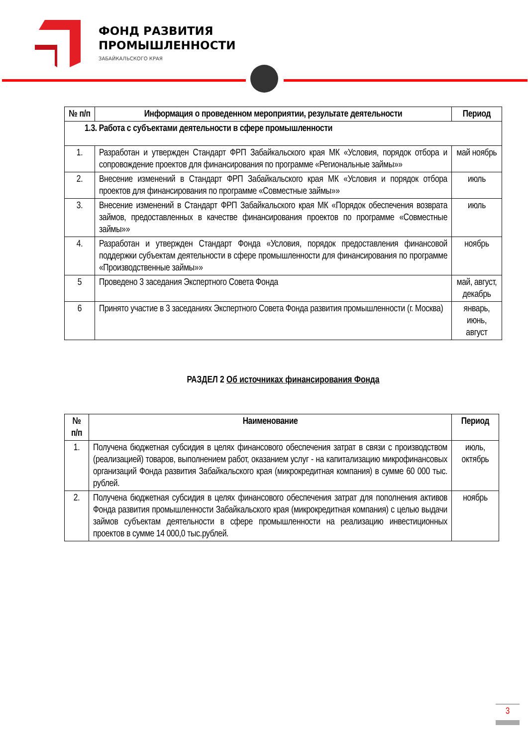ФОНД РАЗВИТИЯ
ПРОМЫШЛЕННОСТИ
ЗАБАЙКАЛЬСКОГО КРАЯ
| № п/п | Информация о проведенном мероприятии, результате деятельности | Период |
| --- | --- | --- |
| 1.3. Работа с субъектами деятельности в сфере промышленности | | |
| 1. | Разработан и утвержден Стандарт ФРП Забайкальского края МК «Условия, порядок отбора и сопровождение проектов для финансирования по программе «Региональные займы»» | май ноябрь |
| 2. | Внесение изменений в Стандарт ФРП Забайкальского края МК «Условия и порядок отбора проектов для финансирования по программе «Совместные займы»» | июль |
| 3. | Внесение изменений в Стандарт ФРП Забайкальского края МК «Порядок обеспечения возврата займов, предоставленных в качестве финансирования проектов по программе «Совместные займы»» | июль |
| 4. | Разработан и утвержден Стандарт Фонда «Условия, порядок предоставления финансовой поддержки субъектам деятельности в сфере промышленности для финансирования по программе «Производственные займы»» | ноябрь |
| 5 | Проведено 3 заседания Экспертного Совета Фонда | май, август, декабрь |
| 6 | Принято участие в 3 заседаниях Экспертного Совета Фонда развития промышленности (г. Москва) | январь, июнь, август |
РАЗДЕЛ 2 Об источниках финансирования Фонда
| № п/п | Наименование | Период |
| --- | --- | --- |
| 1. | Получена бюджетная субсидия в целях финансового обеспечения затрат в связи с производством (реализацией) товаров, выполнением работ, оказанием услуг - на капитализацию микрофинансовых организаций Фонда развития Забайкальского края (микрокредитная компания) в сумме 60 000 тыс. рублей. | июль, октябрь |
| 2. | Получена бюджетная субсидия в целях финансового обеспечения затрат для пополнения активов Фонда развития промышленности Забайкальского края (микрокредитная компания) с целью выдачи займов субъектам деятельности в сфере промышленности на реализацию инвестиционных проектов в сумме 14 000,0 тыс.рублей. | ноябрь |
3